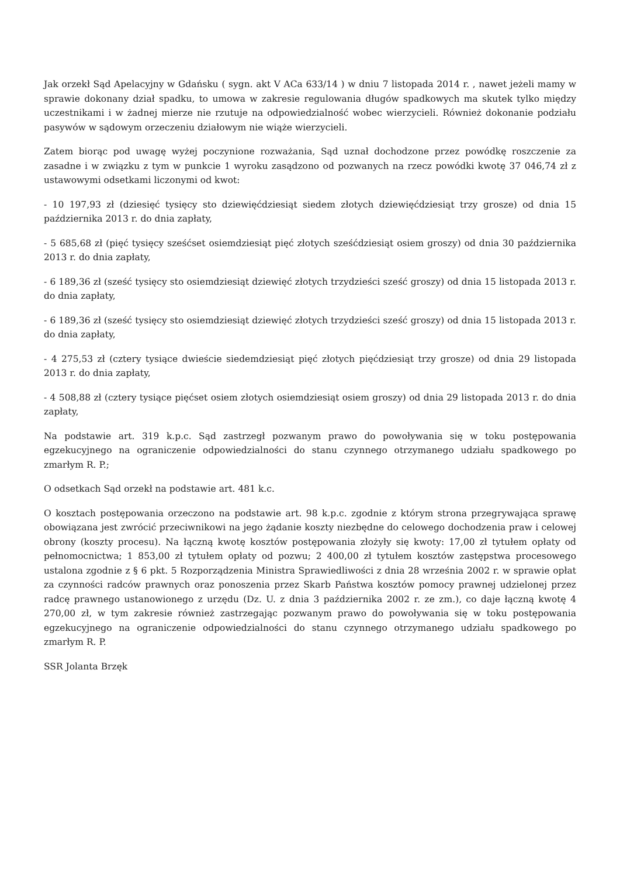Jak orzekł Sąd Apelacyjny w Gdańsku ( sygn. akt V ACa 633/14 ) w dniu 7 listopada 2014 r. , nawet jeżeli mamy w sprawie dokonany dział spadku, to umowa w zakresie regulowania długów spadkowych ma skutek tylko między uczestnikami i w żadnej mierze nie rzutuje na odpowiedzialność wobec wierzycieli. Również dokonanie podziału pasywów w sądowym orzeczeniu działowym nie wiąże wierzycieli.
Zatem biorąc pod uwagę wyżej poczynione rozważania, Sąd uznał dochodzone przez powódkę roszczenie za zasadne i w związku z tym w punkcie 1 wyroku zasądzono od pozwanych na rzecz powódki kwotę 37 046,74 zł z ustawowymi odsetkami liczonymi od kwot:
- 10 197,93 zł (dziesięć tysięcy sto dziewięćdziesiąt siedem złotych dziewięćdziesiąt trzy grosze) od dnia 15 października 2013 r. do dnia zapłaty,
- 5 685,68 zł (pięć tysięcy sześćset osiemdziesiąt pięć złotych sześćdziesiąt osiem groszy) od dnia 30 października 2013 r. do dnia zapłaty,
- 6 189,36 zł (sześć tysięcy sto osiemdziesiąt dziewięć złotych trzydzieści sześć groszy) od dnia 15 listopada 2013 r. do dnia zapłaty,
- 6 189,36 zł (sześć tysięcy sto osiemdziesiąt dziewięć złotych trzydzieści sześć groszy) od dnia 15 listopada 2013 r. do dnia zapłaty,
- 4 275,53 zł (cztery tysiące dwieście siedemdziesiąt pięć złotych pięćdziesiąt trzy grosze) od dnia 29 listopada 2013 r. do dnia zapłaty,
- 4 508,88 zł (cztery tysiące pięćset osiem złotych osiemdziesiąt osiem groszy) od dnia 29 listopada 2013 r. do dnia zapłaty,
Na podstawie art. 319 k.p.c. Sąd zastrzegł pozwanym prawo do powoływania się w toku postępowania egzekucyjnego na ograniczenie odpowiedzialności do stanu czynnego otrzymanego udziału spadkowego po zmarłym R. P.;
O odsetkach Sąd orzekł na podstawie art. 481 k.c.
O kosztach postępowania orzeczono na podstawie art. 98 k.p.c. zgodnie z którym strona przegrywająca sprawę obowiązana jest zwrócić przeciwnikowi na jego żądanie koszty niezbędne do celowego dochodzenia praw i celowej obrony (koszty procesu). Na łączną kwotę kosztów postępowania złożyły się kwoty: 17,00 zł tytułem opłaty od pełnomocnictwa; 1 853,00 zł tytułem opłaty od pozwu; 2 400,00 zł tytułem kosztów zastępstwa procesowego ustalona zgodnie z § 6 pkt. 5 Rozporządzenia Ministra Sprawiedliwości z dnia 28 września 2002 r. w sprawie opłat za czynności radców prawnych oraz ponoszenia przez Skarb Państwa kosztów pomocy prawnej udzielonej przez radcę prawnego ustanowionego z urzędu (Dz. U. z dnia 3 października 2002 r. ze zm.), co daje łączną kwotę 4 270,00 zł, w tym zakresie również zastrzegając pozwanym prawo do powoływania się w toku postępowania egzekucyjnego na ograniczenie odpowiedzialności do stanu czynnego otrzymanego udziału spadkowego po zmarłym R. P.
SSR Jolanta Brzęk